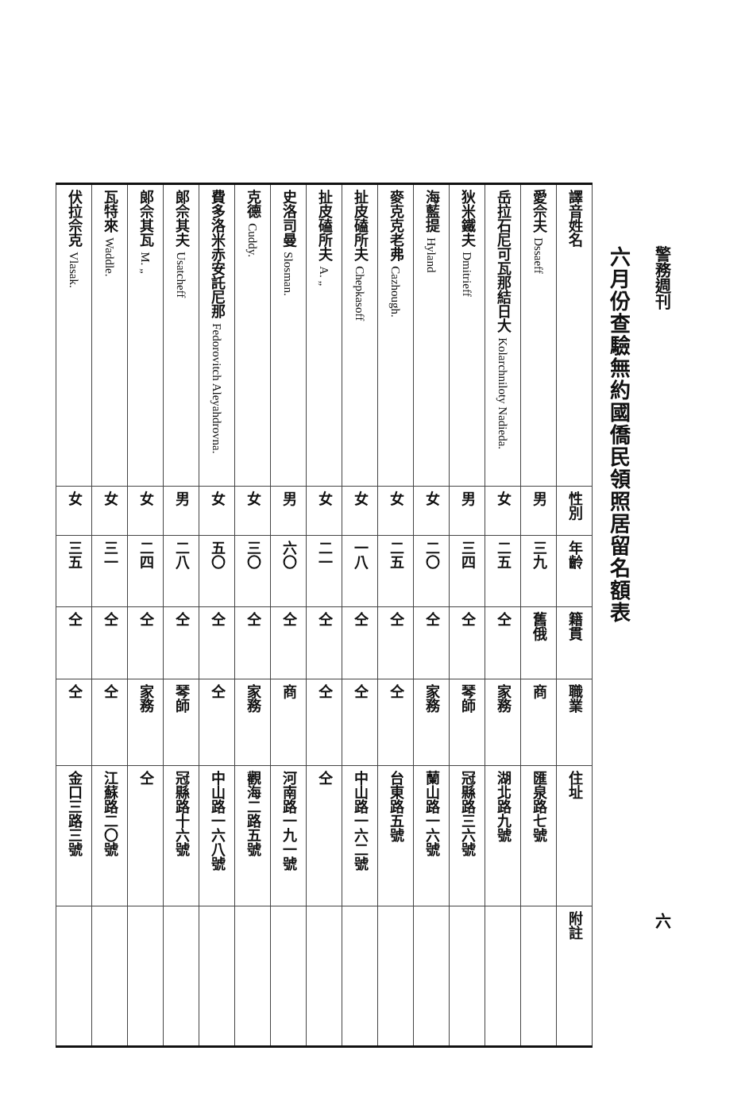警務週刊 六
六月份查驗無約國僑民領照居留名額表
| 譯音姓名 | 性別 | 年齡 | 籍貫 | 職業 | 住址 | 附註 |
| --- | --- | --- | --- | --- | --- | --- |
| 愛佘夫 Dssaeff | 男 | 三九 | 舊俄 | 商 | 匯泉路七號 | |
| 岳拉石尼可瓦那結日大 Kolarchniloty Nadieda. | 女 | 二五 | 仝 | 家務 | 湖北路九號 | |
| 狄米鐵夫 Dmitrieff | 男 | 三四 | 仝 | 琴師 | 冠縣路三六號 | |
| 海藍提 Hyland | 女 | 二〇 | 仝 | 家務 | 蘭山路一六號 | |
| 麥克克老弗 Cazhough. | 女 | 二五 | 仝 | 仝 | 台東路五號 | |
| 扯皮磕所夫 Chepkasoff | 女 | 一八 | 仝 | 仝 | 中山路一六二號 | |
| 扯皮磕所夫 A. „ | 女 | 二一 | 仝 | 仝 | 仝 | |
| 史洛司曼 Slosman. | 男 | 六〇 | 仝 | 商 | 河南路一九一號 | |
| 克德 Cuddy. | 女 | 三〇 | 仝 | 家務 | 觀海二路五號 | |
| 費多洛米赤安託尼那 Fedorovitch Aleyahdrovna. | 女 | 五〇 | 仝 | 仝 | 中山路一六八號 | |
| 郞佘其夫 Usatcheff | 男 | 二八 | 仝 | 琴師 | 冠縣路十六號 | |
| 郞佘其瓦 M. „ | 女 | 二四 | 仝 | 家務 | 仝 | |
| 瓦特來 Waddle. | 女 | 三一 | 仝 | 仝 | 江蘇路二〇號 | |
| 伏拉佘克 Vlasak. | 女 | 三五 | 仝 | 仝 | 金口三路三號 | |